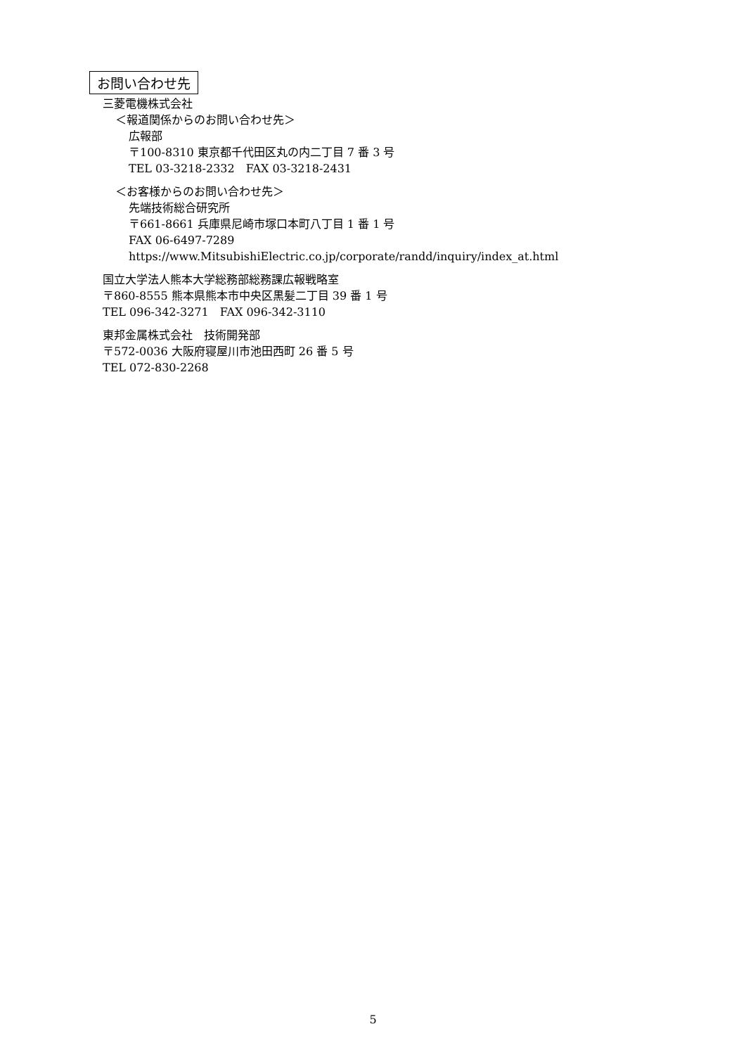お問い合わせ先
三菱電機株式会社
＜報道関係からのお問い合わせ先＞
広報部
〒100-8310 東京都千代田区丸の内二丁目 7 番 3 号
TEL 03-3218-2332　FAX 03-3218-2431
＜お客様からのお問い合わせ先＞
先端技術総合研究所
〒661-8661 兵庫県尼崎市塚口本町八丁目 1 番 1 号
FAX 06-6497-7289
https://www.MitsubishiElectric.co.jp/corporate/randd/inquiry/index_at.html
国立大学法人熊本大学総務部総務課広報戦略室
〒860-8555 熊本県熊本市中央区黒髪二丁目 39 番 1 号
TEL 096-342-3271　FAX 096-342-3110
東邦金属株式会社　技術開発部
〒572-0036 大阪府寝屋川市池田西町 26 番 5 号
TEL 072-830-2268
5